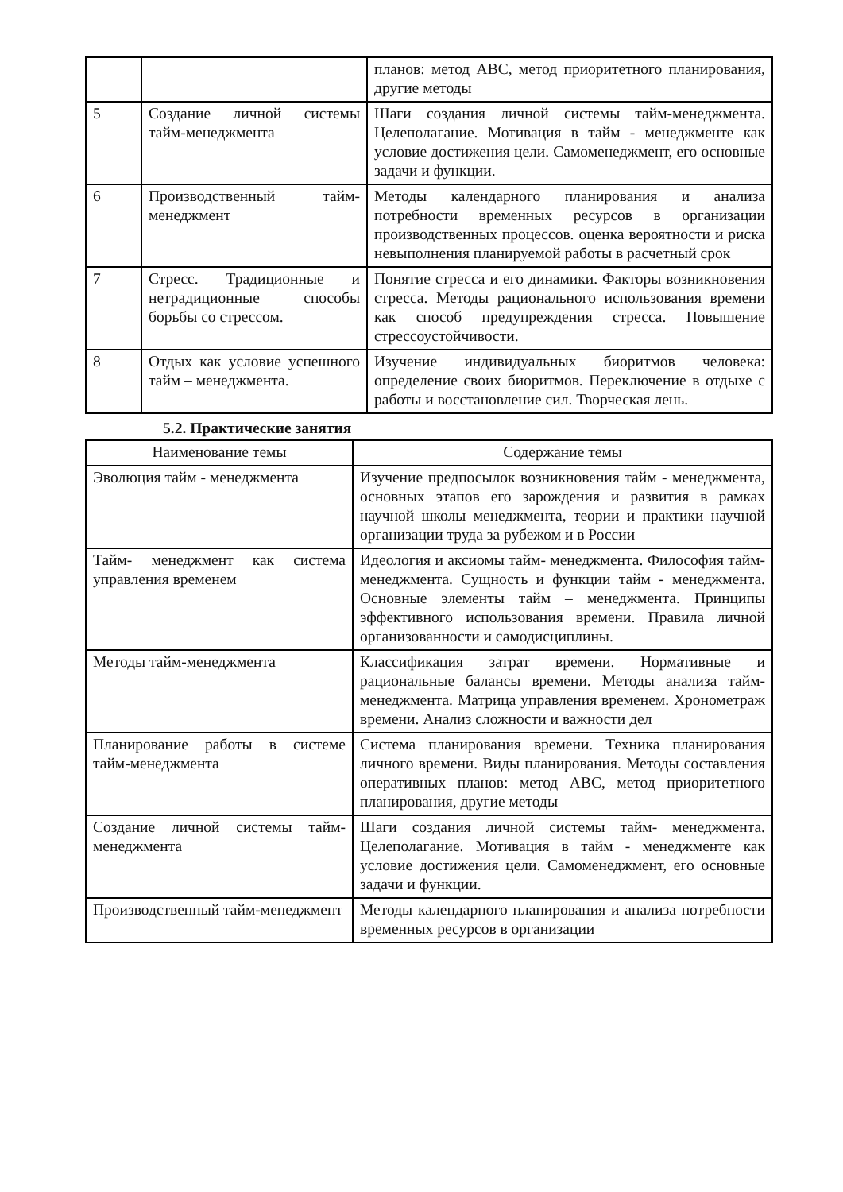| | | планов: метод АВС, метод приоритетного планирования, другие методы |
| 5 | Создание личной системы тайм-менеджмента | Шаги создания личной системы тайм-менеджмента. Целеполагание. Мотивация в тайм - менеджменте как условие достижения цели. Самоменеджмент, его основные задачи и функции. |
| 6 | Производственный тайм-менеджмент | Методы календарного планирования и анализа потребности временных ресурсов в организации производственных процессов. оценка вероятности и риска невыполнения планируемой работы в расчетный срок |
| 7 | Стресс. Традиционные и нетрадиционные способы борьбы со стрессом. | Понятие стресса и его динамики. Факторы возникновения стресса. Методы рационального использования времени как способ предупреждения стресса. Повышение стрессоустойчивости. |
| 8 | Отдых как условие успешного тайм – менеджмента. | Изучение индивидуальных биоритмов человека: определение своих биоритмов. Переключение в отдыхе с работы и восстановление сил. Творческая лень. |
5.2. Практические занятия
| Наименование темы | Содержание темы |
| --- | --- |
| Эволюция тайм - менеджмента | Изучение предпосылок возникновения тайм - менеджмента, основных этапов его зарождения и развития в рамках научной школы менеджмента, теории и практики научной организации труда за рубежом и в России |
| Тайм- менеджмент как система управления временем | Идеология и аксиомы тайм- менеджмента. Философия тайм-менеджмента. Сущность и функции тайм - менеджмента. Основные элементы тайм – менеджмента. Принципы эффективного использования времени. Правила личной организованности и самодисциплины. |
| Методы тайм-менеджмента | Классификация затрат времени. Нормативные и рациональные балансы времени. Методы анализа тайм- менеджмента. Матрица управления временем. Хронометраж времени. Анализ сложности и важности дел |
| Планирование работы в системе тайм-менеджмента | Система планирования времени. Техника планирования личного времени. Виды планирования. Методы составления оперативных планов: метод АВС, метод приоритетного планирования, другие методы |
| Создание личной системы тайм-менеджмента | Шаги создания личной системы тайм- менеджмента. Целеполагание. Мотивация в тайм - менеджменте как условие достижения цели. Самоменеджмент, его основные задачи и функции. |
| Производственный тайм-менеджмент | Методы календарного планирования и анализа потребности временных ресурсов в организации |